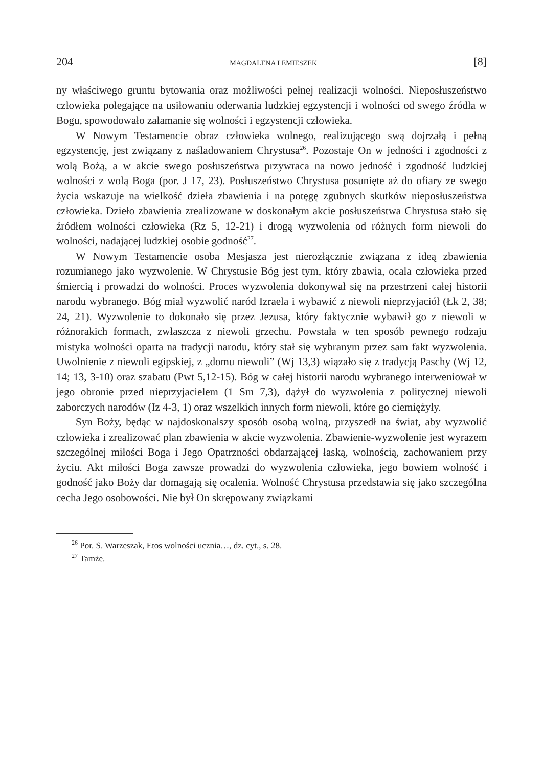204 MAGDALENA LEMIESZEK [8]
ny właściwego gruntu bytowania oraz możliwości pełnej realizacji wolności. Nieposłuszeństwo człowieka polegające na usiłowaniu oderwania ludzkiej egzystencji i wolności od swego źródła w Bogu, spowodowało załamanie się wolności i egzystencji człowieka.
W Nowym Testamencie obraz człowieka wolnego, realizującego swą dojrzałą i pełną egzystencję, jest związany z naśladowaniem Chrystusa<sup>26</sup>. Pozostaje On w jedności i zgodności z wolą Bożą, a w akcie swego posłuszeństwa przywraca na nowo jedność i zgodność ludzkiej wolności z wolą Boga (por. J 17, 23). Posłuszeństwo Chrystusa posunięte aż do ofiary ze swego życia wskazuje na wielkość dzieła zbawienia i na potęgę zgubnych skutków nieposłuszeństwa człowieka. Dzieło zbawienia zrealizowane w doskonałym akcie posłuszeństwa Chrystusa stało się źródłem wolności człowieka (Rz 5, 12-21) i drogą wyzwolenia od różnych form niewoli do wolności, nadającej ludzkiej osobie godność<sup>27</sup>.
W Nowym Testamencie osoba Mesjasza jest nierozłącznie związana z ideą zbawienia rozumianego jako wyzwolenie. W Chrystusie Bóg jest tym, który zbawia, ocala człowieka przed śmiercią i prowadzi do wolności. Proces wyzwolenia dokonywał się na przestrzeni całej historii narodu wybranego. Bóg miał wyzwolić naród Izraela i wybawić z niewoli nieprzyjaciół (Łk 2, 38; 24, 21). Wyzwolenie to dokonało się przez Jezusa, który faktycznie wybawił go z niewoli w różnorakich formach, zwłaszcza z niewoli grzechu. Powstała w ten sposób pewnego rodzaju mistyka wolności oparta na tradycji narodu, który stał się wybranym przez sam fakt wyzwolenia. Uwolnienie z niewoli egipskiej, z „domu niewoli” (Wj 13,3) wiązało się z tradycją Paschy (Wj 12, 14; 13, 3-10) oraz szabatu (Pwt 5,12-15). Bóg w całej historii narodu wybranego interweniował w jego obronie przed nieprzyjacielem (1 Sm 7,3), dążył do wyzwolenia z politycznej niewoli zaborczych narodów (Iz 4-3, 1) oraz wszelkich innych form niewoli, które go ciemiężyły.
Syn Boży, będąc w najdoskonalszy sposób osobą wolną, przyszedł na świat, aby wyzwolić człowieka i zrealizować plan zbawienia w akcie wyzwolenia. Zbawienie-wyzwolenie jest wyrazem szczególnej miłości Boga i Jego Opatrzności obdarzającej łaską, wolnością, zachowaniem przy życiu. Akt miłości Boga zawsze prowadzi do wyzwolenia człowieka, jego bowiem wolność i godność jako Boży dar domagają się ocalenia. Wolność Chrystusa przedstawia się jako szczególna cecha Jego osobowości. Nie był On skrępowany związkami
<sup>26</sup> Por. S. Warzeszak, Etos wolności ucznia…, dz. cyt., s. 28.
<sup>27</sup> Tamże.